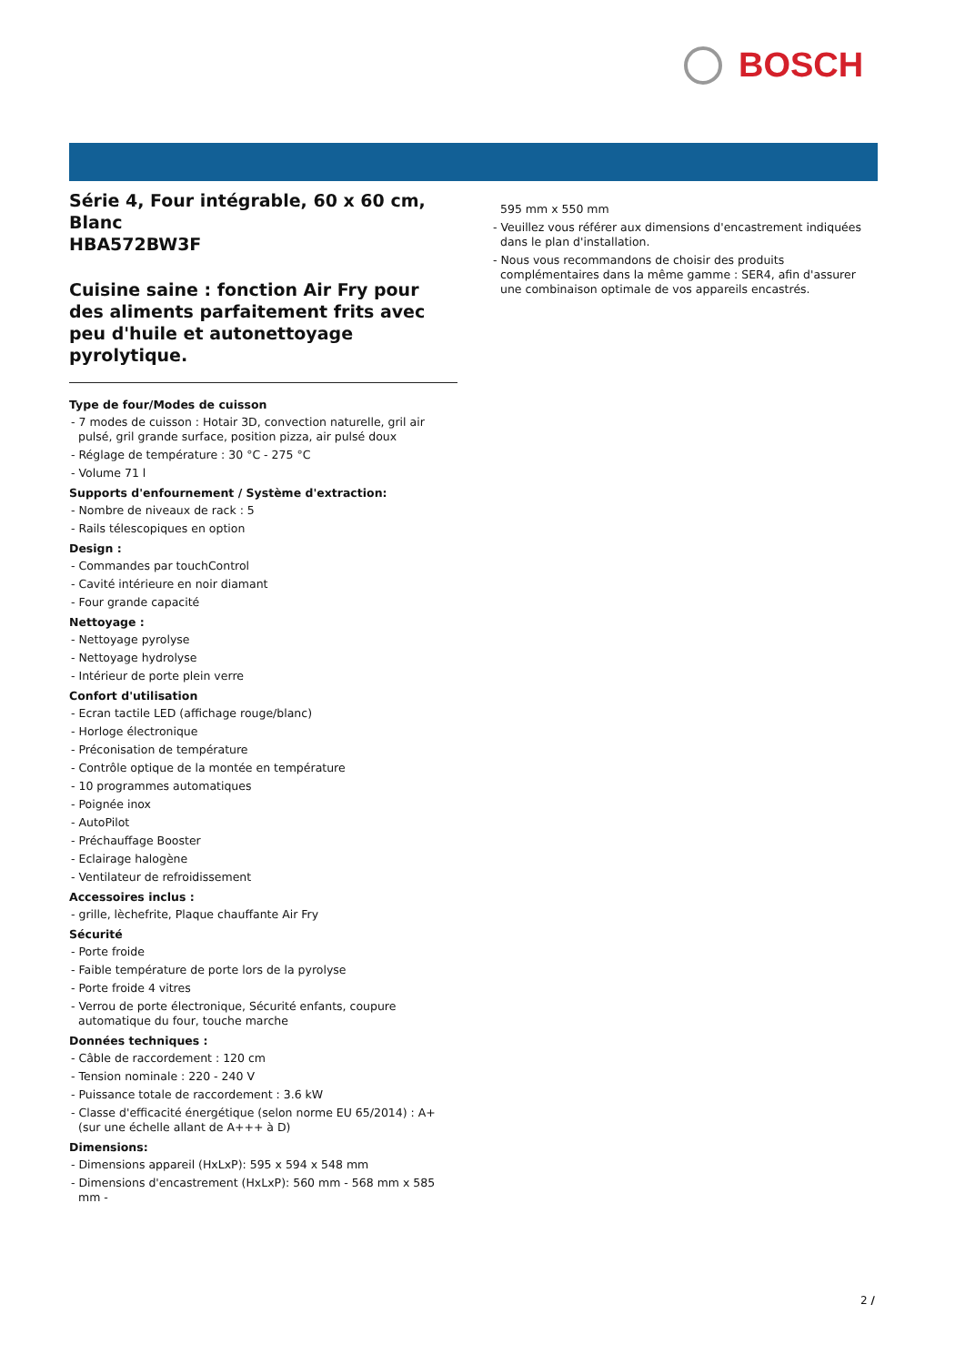BOSCH
Série 4, Four intégrable, 60 x 60 cm, Blanc
HBA572BW3F
Cuisine saine : fonction Air Fry pour des aliments parfaitement frits avec peu d'huile et autonettoyage pyrolytique.
Type de four/Modes de cuisson
- 7 modes de cuisson : Hotair 3D, convection naturelle, gril air pulsé, gril grande surface, position pizza, air pulsé doux
- Réglage de température : 30 °C - 275 °C
- Volume 71 l
Supports d'enfournement / Système d'extraction:
- Nombre de niveaux de rack : 5
- Rails télescopiques en option
Design :
- Commandes par touchControl
- Cavité intérieure en noir diamant
- Four grande capacité
Nettoyage :
- Nettoyage pyrolyse
- Nettoyage hydrolyse
- Intérieur de porte plein verre
Confort d'utilisation
- Ecran tactile LED (affichage rouge/blanc)
- Horloge électronique
- Préconisation de température
- Contrôle optique de la montée en température
- 10 programmes automatiques
- Poignée inox
- AutoPilot
- Préchauffage Booster
- Eclairage halogène
- Ventilateur de refroidissement
Accessoires inclus :
- grille, lèchefrite, Plaque chauffante Air Fry
Sécurité
- Porte froide
- Faible température de porte lors de la pyrolyse
- Porte froide 4 vitres
- Verrou de porte électronique, Sécurité enfants, coupure automatique du four, touche marche
Données techniques :
- Câble de raccordement : 120 cm
- Tension nominale : 220 - 240 V
- Puissance totale de raccordement : 3.6 kW
- Classe d'efficacité énergétique (selon norme EU 65/2014) : A+ (sur une échelle allant de A+++ à D)
Dimensions:
- Dimensions appareil (HxLxP): 595 x 594 x 548 mm
- Dimensions d'encastrement (HxLxP): 560 mm - 568 mm x 585 mm -
595 mm x 550 mm
- Veuillez vous référer aux dimensions d'encastrement indiquées dans le plan d'installation.
- Nous vous recommandons de choisir des produits complémentaires dans la même gamme : SER4, afin d'assurer une combinaison optimale de vos appareils encastrés.
2 /